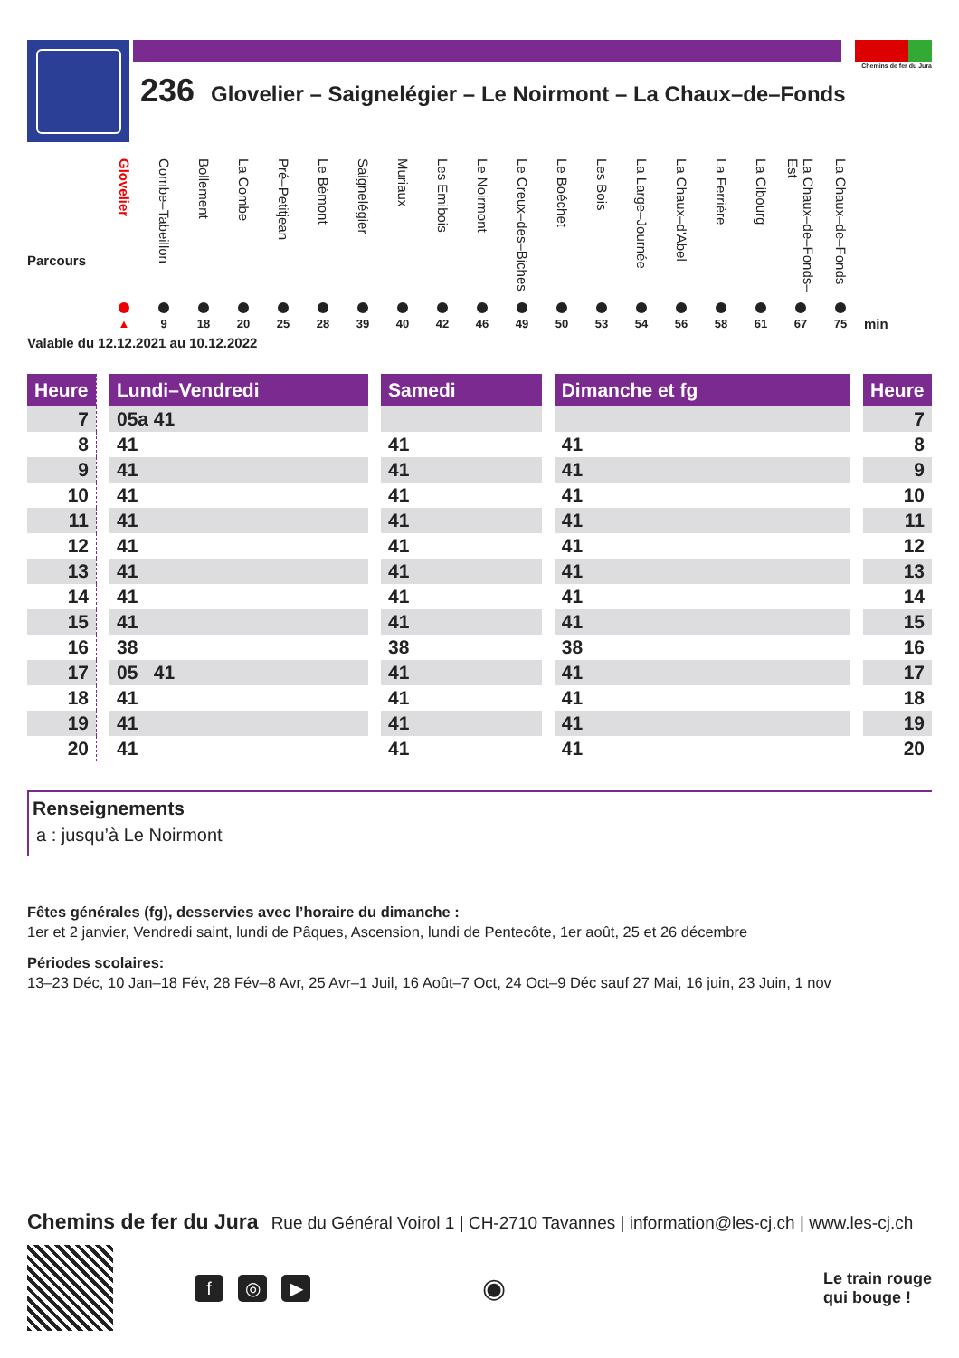Chemins de fer du Jura
236 Glovelier – Saignelégier – Le Noirmont – La Chaux–de–Fonds
Parcours
Glovelier
▲
Combe–Tabeillon
9
Bollement
18
La Combe
20
Pré–Petitjean
25
Le Bémont
28
Saignelégier
39
Muriaux
40
Les Emibois
42
Le Noirmont
46
Le Creux–des–Biches
49
Le Boéchet
50
Les Bois
53
La Large–Journée
54
La Chaux–d'Abel
56
La Ferrière
58
La Cibourg
61
La Chaux–de–Fonds–Est
67
La Chaux–de–Fonds
75
min
Valable du 12.12.2021 au 10.12.2022
| Heure | | Lundi–Vendredi | | Samedi | | Dimanche et fg | | Heure |
| 7 | | 05a 41 | | | | | | 7 |
| 8 | | 41 | | 41 | | 41 | | 8 |
| 9 | | 41 | | 41 | | 41 | | 9 |
| 10 | | 41 | | 41 | | 41 | | 10 |
| 11 | | 41 | | 41 | | 41 | | 11 |
| 12 | | 41 | | 41 | | 41 | | 12 |
| 13 | | 41 | | 41 | | 41 | | 13 |
| 14 | | 41 | | 41 | | 41 | | 14 |
| 15 | | 41 | | 41 | | 41 | | 15 |
| 16 | | 38 | | 38 | | 38 | | 16 |
| 17 | | 05 41 | | 41 | | 41 | | 17 |
| 18 | | 41 | | 41 | | 41 | | 18 |
| 19 | | 41 | | 41 | | 41 | | 19 |
| 20 | | 41 | | 41 | | 41 | | 20 |
Renseignements
a : jusqu’à Le Noirmont
Fêtes générales (fg), desservies avec l’horaire du dimanche :
1er et 2 janvier, Vendredi saint, lundi de Pâques, Ascension, lundi de Pentecôte, 1er août, 25 et 26 décembre
Périodes scolaires:
13–23 Déc, 10 Jan–18 Fév, 28 Fév–8 Avr, 25 Avr–1 Juil, 16 Août–7 Oct, 24 Oct–9 Déc sauf 27 Mai, 16 juin, 23 Juin, 1 nov
Chemins de fer du Jura Rue du Général Voirol 1 | CH-2710 Tavannes | information@les-cj.ch | www.les-cj.ch
f ◎ ▶
◉
Le train rouge
qui bouge !